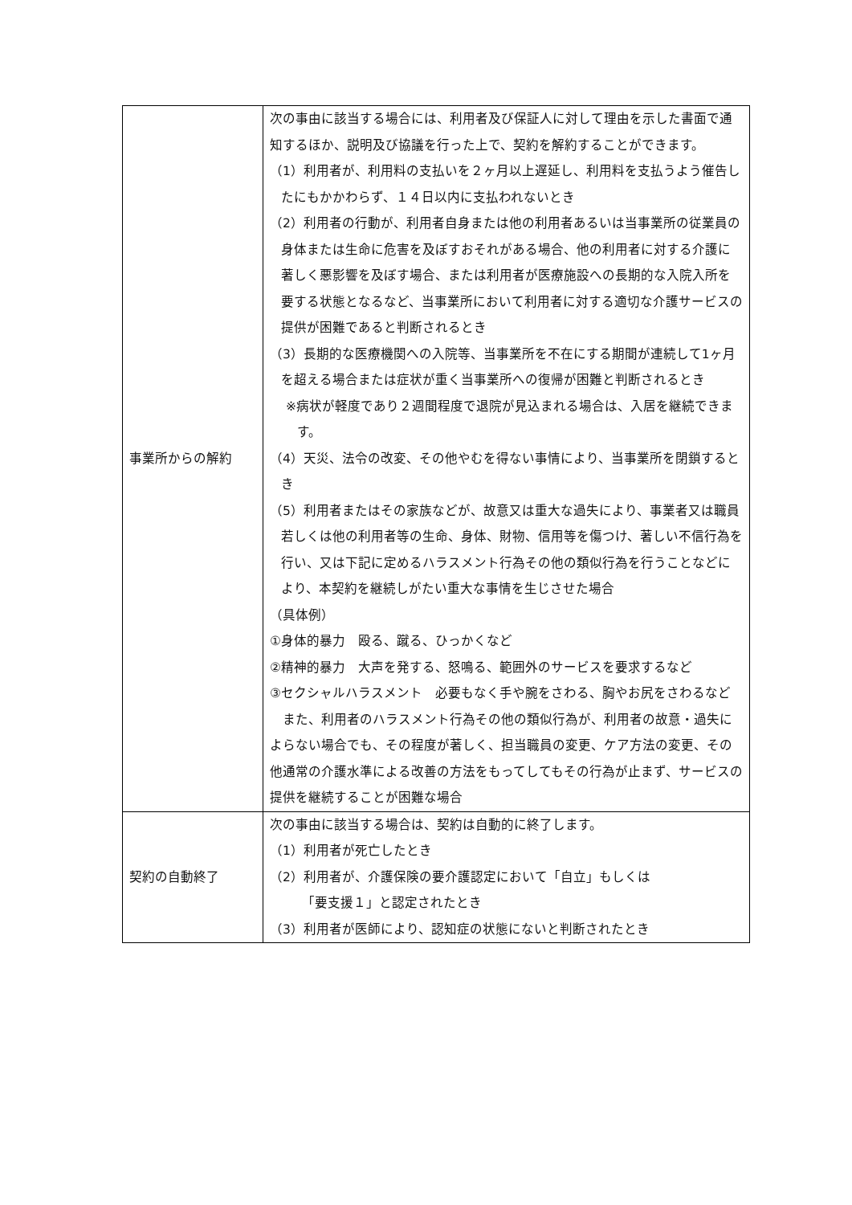| 事業所からの解約 | 次の事由に該当する場合には、利用者及び保証人に対して理由を示した書面で通知するほか、説明及び協議を行った上で、契約を解約することができます。 （1）利用者が、利用料の支払いを２ヶ月以上遅延し、利用料を支払うよう催告したにもかかわらず、１４日以内に支払われないとき （2）利用者の行動が、利用者自身または他の利用者あるいは当事業所の従業員の身体または生命に危害を及ぼすおそれがある場合、他の利用者に対する介護に著しく悪影響を及ぼす場合、または利用者が医療施設への長期的な入院入所を要する状態となるなど、当事業所において利用者に対する適切な介護サービスの提供が困難であると判断されるとき （3）長期的な医療機関への入院等、当事業所を不在にする期間が連続して1ヶ月を超える場合または症状が重く当事業所への復帰が困難と判断されるとき ※病状が軽度であり２週間程度で退院が見込まれる場合は、入居を継続できます。 （4）天災、法令の改変、その他やむを得ない事情により、当事業所を閉鎖するとき （5）利用者またはその家族などが、故意又は重大な過失により、事業者又は職員若しくは他の利用者等の生命、身体、財物、信用等を傷つけ、著しい不信行為を行い、又は下記に定めるハラスメント行為その他の類似行為を行うことなどにより、本契約を継続しがたい重大な事情を生じさせた場合 （具体例） ①身体的暴力 殴る、蹴る、ひっかくなど ②精神的暴力 大声を発する、怒鳴る、範囲外のサービスを要求するなど ③セクシャルハラスメント 必要もなく手や腕をさわる、胸やお尻をさわるなど また、利用者のハラスメント行為その他の類似行為が、利用者の故意・過失によらない場合でも、その程度が著しく、担当職員の変更、ケア方法の変更、その他通常の介護水準による改善の方法をもってしてもその行為が止まず、サービスの提供を継続することが困難な場合 |
| 契約の自動終了 | 次の事由に該当する場合は、契約は自動的に終了します。 （1）利用者が死亡したとき （2）利用者が、介護保険の要介護認定において「自立」もしくは 「要支援１」と認定されたとき （3）利用者が医師により、認知症の状態にないと判断されたとき |